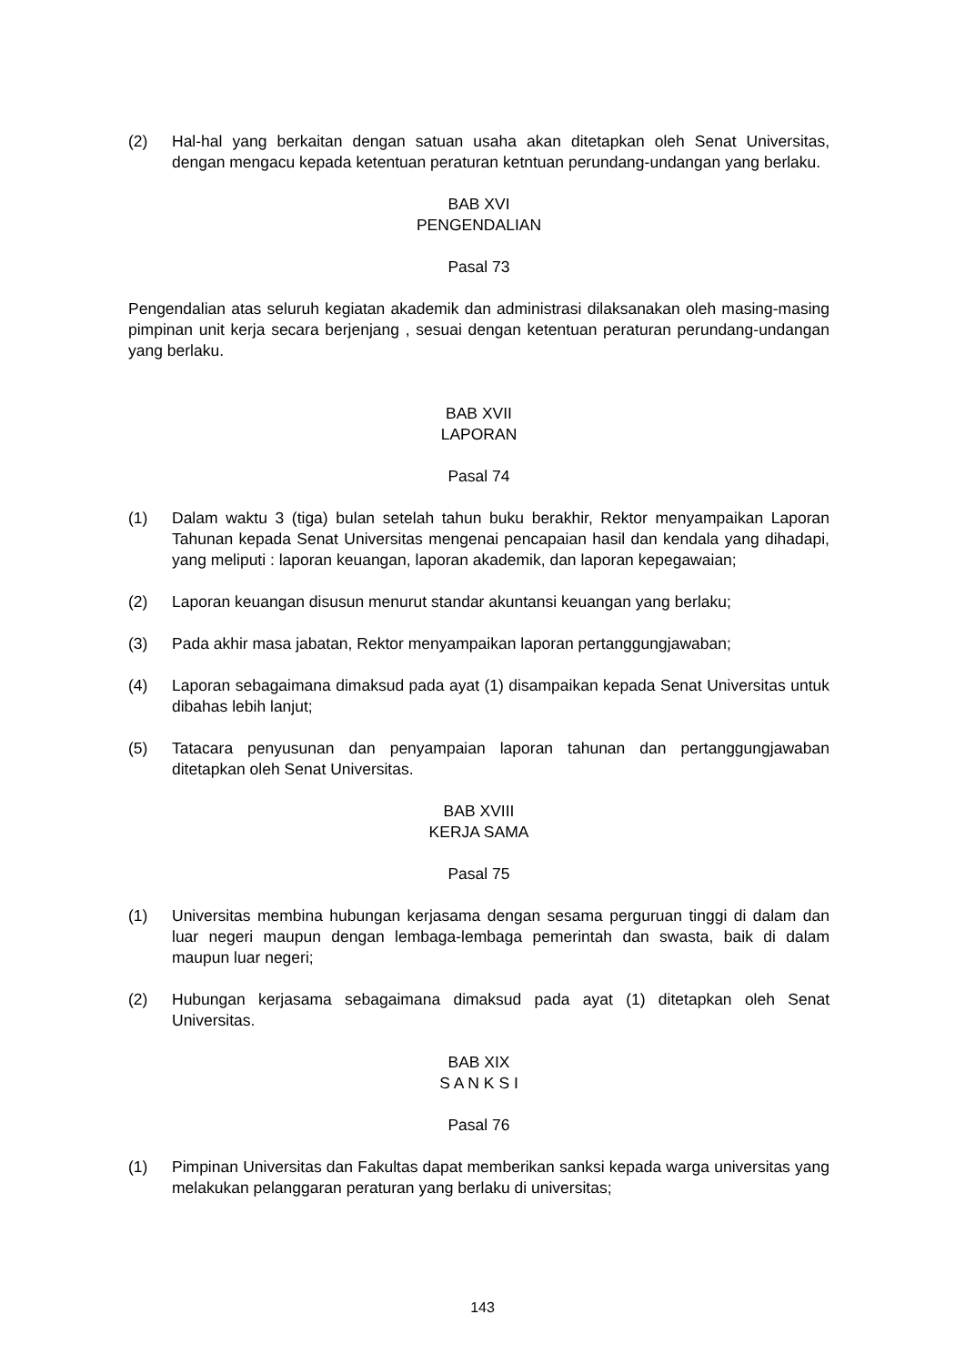(2) Hal-hal yang berkaitan dengan satuan usaha akan ditetapkan oleh Senat Universitas, dengan mengacu kepada ketentuan peraturan ketntuan perundang-undangan yang berlaku.
BAB XVI
PENGENDALIAN
Pasal 73
Pengendalian atas seluruh kegiatan akademik dan administrasi dilaksanakan oleh masing-masing pimpinan unit kerja secara berjenjang , sesuai dengan ketentuan peraturan perundang-undangan yang berlaku.
BAB XVII
LAPORAN
Pasal 74
(1) Dalam waktu 3 (tiga) bulan setelah tahun buku berakhir, Rektor menyampaikan Laporan Tahunan kepada Senat Universitas mengenai pencapaian hasil dan kendala yang dihadapi, yang meliputi : laporan keuangan, laporan akademik, dan laporan kepegawaian;
(2) Laporan keuangan disusun menurut standar akuntansi keuangan yang berlaku;
(3) Pada akhir masa jabatan, Rektor menyampaikan laporan pertanggungjawaban;
(4) Laporan sebagaimana dimaksud pada ayat (1) disampaikan kepada Senat Universitas untuk dibahas lebih lanjut;
(5) Tatacara penyusunan dan penyampaian laporan tahunan dan pertanggungjawaban ditetapkan oleh Senat Universitas.
BAB XVIII
KERJA SAMA
Pasal 75
(1) Universitas membina hubungan kerjasama dengan sesama perguruan tinggi di dalam dan luar negeri maupun dengan lembaga-lembaga pemerintah dan swasta, baik di dalam maupun luar negeri;
(2) Hubungan kerjasama sebagaimana dimaksud pada ayat (1) ditetapkan oleh Senat Universitas.
BAB XIX
S A N K S I
Pasal 76
(1) Pimpinan Universitas dan Fakultas dapat memberikan sanksi kepada warga universitas yang melakukan pelanggaran peraturan yang berlaku di universitas;
143